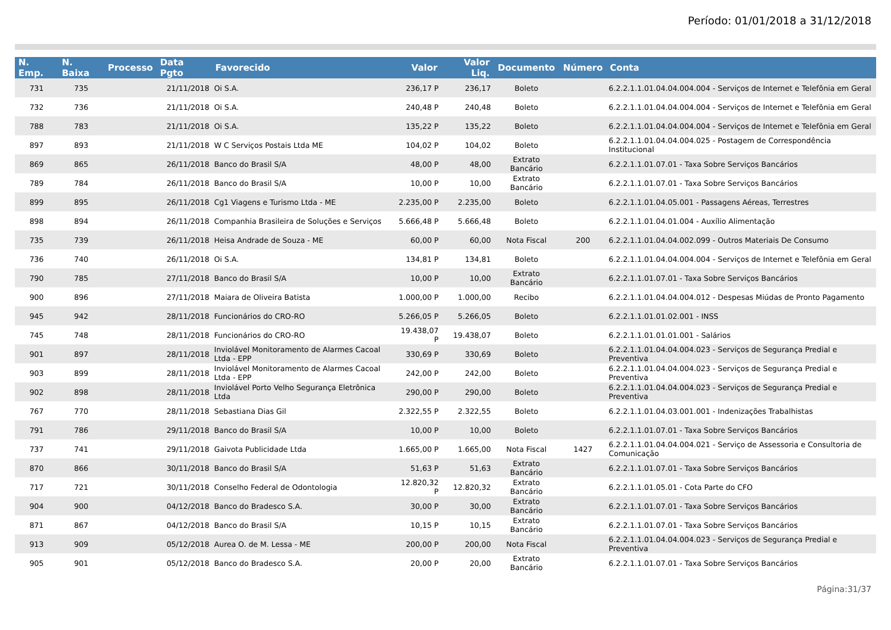Período: 01/01/2018 a 31/12/2018
| N. Emp. | N. Baixa | Processo | Data Pgto | Favorecido | Valor | Valor Liq. | Documento | Número | Conta |
| --- | --- | --- | --- | --- | --- | --- | --- | --- | --- |
| 731 | 735 | | 21/11/2018 | Oi S.A. | 236,17 P | 236,17 | Boleto | | 6.2.2.1.1.01.04.04.004.004 - Serviços de Internet e Telefônia em Geral |
| 732 | 736 | | 21/11/2018 | Oi S.A. | 240,48 P | 240,48 | Boleto | | 6.2.2.1.1.01.04.04.004.004 - Serviços de Internet e Telefônia em Geral |
| 788 | 783 | | 21/11/2018 | Oi S.A. | 135,22 P | 135,22 | Boleto | | 6.2.2.1.1.01.04.04.004.004 - Serviços de Internet e Telefônia em Geral |
| 897 | 893 | | 21/11/2018 | W C Serviços Postais Ltda ME | 104,02 P | 104,02 | Boleto | | 6.2.2.1.1.01.04.04.004.025 - Postagem de Correspondência Institucional |
| 869 | 865 | | 26/11/2018 | Banco do Brasil S/A | 48,00 P | 48,00 | Extrato Bancário | | 6.2.2.1.1.01.07.01 - Taxa Sobre Serviços Bancários |
| 789 | 784 | | 26/11/2018 | Banco do Brasil S/A | 10,00 P | 10,00 | Extrato Bancário | | 6.2.2.1.1.01.07.01 - Taxa Sobre Serviços Bancários |
| 899 | 895 | | 26/11/2018 | Cg1 Viagens e Turismo Ltda - ME | 2.235,00 P | 2.235,00 | Boleto | | 6.2.2.1.1.01.04.05.001 - Passagens Aéreas, Terrestres |
| 898 | 894 | | 26/11/2018 | Companhia Brasileira de Soluções e Serviços | 5.666,48 P | 5.666,48 | Boleto | | 6.2.2.1.1.01.04.01.004 - Auxílio Alimentação |
| 735 | 739 | | 26/11/2018 | Heisa Andrade de Souza - ME | 60,00 P | 60,00 | Nota Fiscal | 200 | 6.2.2.1.1.01.04.04.002.099 - Outros Materiais De Consumo |
| 736 | 740 | | 26/11/2018 | Oi S.A. | 134,81 P | 134,81 | Boleto | | 6.2.2.1.1.01.04.04.004.004 - Serviços de Internet e Telefônia em Geral |
| 790 | 785 | | 27/11/2018 | Banco do Brasil S/A | 10,00 P | 10,00 | Extrato Bancário | | 6.2.2.1.1.01.07.01 - Taxa Sobre Serviços Bancários |
| 900 | 896 | | 27/11/2018 | Maiara de Oliveira Batista | 1.000,00 P | 1.000,00 | Recibo | | 6.2.2.1.1.01.04.04.004.012 - Despesas Miúdas de Pronto Pagamento |
| 945 | 942 | | 28/11/2018 | Funcionários do CRO-RO | 5.266,05 P | 5.266,05 | Boleto | | 6.2.2.1.1.01.01.02.001 - INSS |
| 745 | 748 | | 28/11/2018 | Funcionários do CRO-RO | 19.438,07 P | 19.438,07 | Boleto | | 6.2.2.1.1.01.01.01.001 - Salários |
| 901 | 897 | | 28/11/2018 | Inviolável Monitoramento de Alarmes Cacoal Ltda - EPP | 330,69 P | 330,69 | Boleto | | 6.2.2.1.1.01.04.04.004.023 - Serviços de Segurança Predial e Preventiva |
| 903 | 899 | | 28/11/2018 | Inviolável Monitoramento de Alarmes Cacoal Ltda - EPP | 242,00 P | 242,00 | Boleto | | 6.2.2.1.1.01.04.04.004.023 - Serviços de Segurança Predial e Preventiva |
| 902 | 898 | | 28/11/2018 | Inviolável Porto Velho Segurança Eletrônica Ltda | 290,00 P | 290,00 | Boleto | | 6.2.2.1.1.01.04.04.004.023 - Serviços de Segurança Predial e Preventiva |
| 767 | 770 | | 28/11/2018 | Sebastiana Dias Gil | 2.322,55 P | 2.322,55 | Boleto | | 6.2.2.1.1.01.04.03.001.001 - Indenizações Trabalhistas |
| 791 | 786 | | 29/11/2018 | Banco do Brasil S/A | 10,00 P | 10,00 | Boleto | | 6.2.2.1.1.01.07.01 - Taxa Sobre Serviços Bancários |
| 737 | 741 | | 29/11/2018 | Gaivota Publicidade Ltda | 1.665,00 P | 1.665,00 | Nota Fiscal | 1427 | 6.2.2.1.1.01.04.04.004.021 - Serviço de Assessoria e Consultoria de Comunicação |
| 870 | 866 | | 30/11/2018 | Banco do Brasil S/A | 51,63 P | 51,63 | Extrato Bancário | | 6.2.2.1.1.01.07.01 - Taxa Sobre Serviços Bancários |
| 717 | 721 | | 30/11/2018 | Conselho Federal de Odontologia | 12.820,32 P | 12.820,32 | Extrato Bancário | | 6.2.2.1.1.01.05.01 - Cota Parte do CFO |
| 904 | 900 | | 04/12/2018 | Banco do Bradesco S.A. | 30,00 P | 30,00 | Extrato Bancário | | 6.2.2.1.1.01.07.01 - Taxa Sobre Serviços Bancários |
| 871 | 867 | | 04/12/2018 | Banco do Brasil S/A | 10,15 P | 10,15 | Extrato Bancário | | 6.2.2.1.1.01.07.01 - Taxa Sobre Serviços Bancários |
| 913 | 909 | | 05/12/2018 | Aurea O. de M. Lessa - ME | 200,00 P | 200,00 | Nota Fiscal | | 6.2.2.1.1.01.04.04.004.023 - Serviços de Segurança Predial e Preventiva |
| 905 | 901 | | 05/12/2018 | Banco do Bradesco S.A. | 20,00 P | 20,00 | Extrato Bancário | | 6.2.2.1.1.01.07.01 - Taxa Sobre Serviços Bancários |
Página:31/37